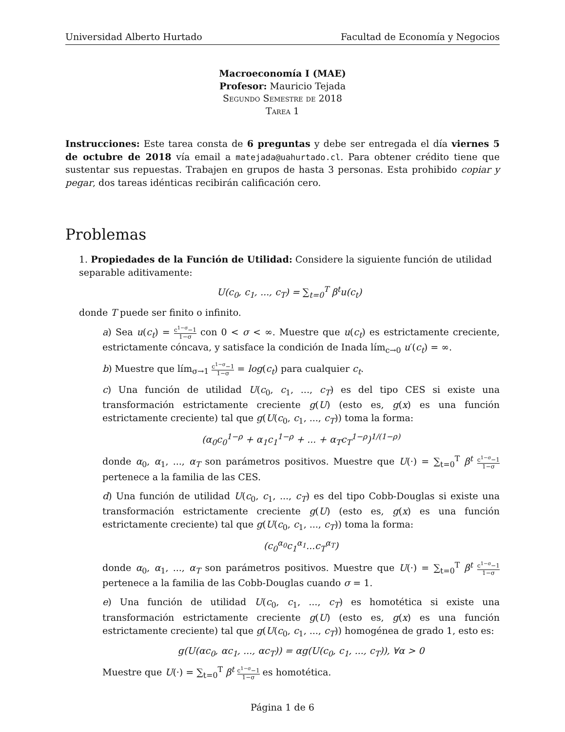Universidad Alberto Hurtado Facultad de Economía y Negocios
Macroeconomía I (MAE)
Profesor: Mauricio Tejada
Segundo Semestre de 2018
Tarea 1
Instrucciones: Este tarea consta de 6 preguntas y debe ser entregada el día viernes 5 de octubre de 2018 vía email a matejada@uahurtado.cl. Para obtener crédito tiene que sustentar sus repuestas. Trabajen en grupos de hasta 3 personas. Esta prohibido copiar y pegar, dos tareas idénticas recibirán calificación cero.
Problemas
1. Propiedades de la Función de Utilidad: Considere la siguiente función de utilidad separable aditivamente:
U(c<sub>0</sub>, c<sub>1</sub>, ..., c<sub>T</sub>) = ∑<sub>t=0</sub><sup>T</sup> β<sup>t</sup>u(c<sub>t</sub>)
donde T puede ser finito o infinito.
a) Sea u(c<sub>t</sub>) = c<sup>1−σ</sup>−1 1−σ con 0 < σ < ∞. Muestre que u(c<sub>t</sub>) es estrictamente creciente, estrictamente cóncava, y satisface la condición de Inada lím<sub>c→0</sub> u′(c<sub>t</sub>) = ∞.
b) Muestre que lím<sub>σ→1</sub> c<sup>1−σ</sup>−1 1−σ = log(c<sub>t</sub>) para cualquier c<sub>t</sub>.
c) Una función de utilidad U(c<sub>0</sub>, c<sub>1</sub>, ..., c<sub>T</sub>) es del tipo CES si existe una transformación estrictamente creciente g(U) (esto es, g(x) es una función estrictamente creciente) tal que g(U(c<sub>0</sub>, c<sub>1</sub>, ..., c<sub>T</sub>)) toma la forma:
(α<sub>0</sub>c<sub>0</sub><sup>1−ρ</sup> + α<sub>1</sub>c<sub>1</sub><sup>1−ρ</sup> + ... + α<sub>T</sub>c<sub>T</sub><sup>1−ρ</sup>)<sup>1/(1−ρ)</sup>
donde α<sub>0</sub>, α<sub>1</sub>, ..., α<sub>T</sub> son parámetros positivos. Muestre que U(·) = ∑<sub>t=0</sub><sup>T</sup> β<sup>t</sup> c<sup>1−σ</sup>−1 1−σ pertenece a la familia de las CES.
d) Una función de utilidad U(c<sub>0</sub>, c<sub>1</sub>, ..., c<sub>T</sub>) es del tipo Cobb-Douglas si existe una transformación estrictamente creciente g(U) (esto es, g(x) es una función estrictamente creciente) tal que g(U(c<sub>0</sub>, c<sub>1</sub>, ..., c<sub>T</sub>)) toma la forma:
(c<sub>0</sub><sup>α<sub>0</sub></sup>c<sub>1</sub><sup>α<sub>1</sub></sup>...c<sub>T</sub><sup>α<sub>T</sub></sup>)
donde α<sub>0</sub>, α<sub>1</sub>, ..., α<sub>T</sub> son parámetros positivos. Muestre que U(·) = ∑<sub>t=0</sub><sup>T</sup> β<sup>t</sup> c<sup>1−σ</sup>−1 1−σ pertenece a la familia de las Cobb-Douglas cuando σ = 1.
e) Una función de utilidad U(c<sub>0</sub>, c<sub>1</sub>, ..., c<sub>T</sub>) es homotética si existe una transformación estrictamente creciente g(U) (esto es, g(x) es una función estrictamente creciente) tal que g(U(c<sub>0</sub>, c<sub>1</sub>, ..., c<sub>T</sub>)) homogénea de grado 1, esto es:
g(U(αc<sub>0</sub>, αc<sub>1</sub>, ..., αc<sub>T</sub>)) = αg(U(c<sub>0</sub>, c<sub>1</sub>, ..., c<sub>T</sub>)), ∀α > 0
Muestre que U(·) = ∑<sub>t=0</sub><sup>T</sup> β<sup>t</sup> c<sup>1−σ</sup>−1 1−σ es homotética.
Página 1 de 6